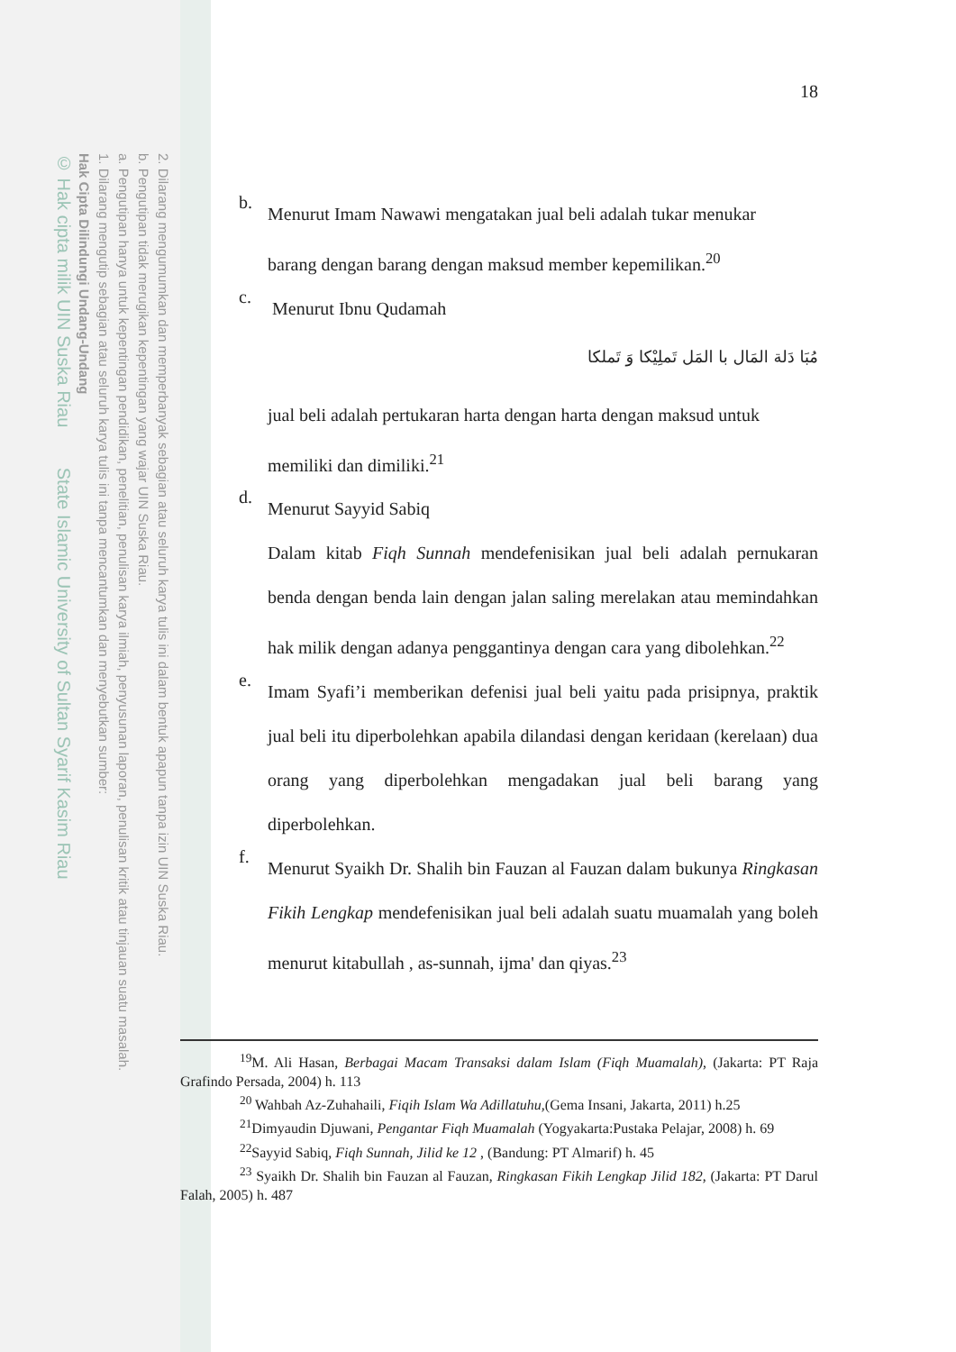2. Dilarang mengumumkan dan memperbanyak sebagian atau seluruh karya tulis ini dalam bentuk apapun tanpa izin UIN Suska Riau.
b. Pengutipan tidak merugikan kepentingan yang wajar UIN Suska Riau.
a. Pengutipan hanya untuk kepentingan pendidikan, penelitian, penulisan karya ilmiah, penyusunan laporan, penulisan kritik atau tinjauan suatu masalah.
1. Dilarang mengutip sebagian atau seluruh karya tulis ini tanpa mencantumkan dan menyebutkan sumber:
Hak Cipta Dilindungi Undang-Undang
© Hak cipta milik UIN Suska Riau State Islamic University of Sultan Syarif Kasim Riau
18
b.
Menurut Imam Nawawi mengatakan jual beli adalah tukar menukar
barang dengan barang dengan maksud member kepemilikan.<sup>20</sup>
c.
Menurut Ibnu Qudamah
مُبَا دَلة المَال با المَل تَملِيْكا وَ تَملكا
jual beli adalah pertukaran harta dengan harta dengan maksud untuk
memiliki dan dimiliki.<sup>21</sup>
d.
Menurut Sayyid Sabiq
Dalam kitab Fiqh Sunnah mendefenisikan jual beli adalah pernukaran benda dengan benda lain dengan jalan saling merelakan atau memindahkan hak milik dengan adanya penggantinya dengan cara yang dibolehkan.<sup>22</sup>
e.
Imam Syafi’i memberikan defenisi jual beli yaitu pada prisipnya, praktik jual beli itu diperbolehkan apabila dilandasi dengan keridaan (kerelaan) dua orang yang diperbolehkan mengadakan jual beli barang yang diperbolehkan.
f.
Menurut Syaikh Dr. Shalih bin Fauzan al Fauzan dalam bukunya Ringkasan Fikih Lengkap mendefenisikan jual beli adalah suatu muamalah yang boleh menurut kitabullah , as-sunnah, ijma' dan qiyas.<sup>23</sup>
<sup>19</sup> M. Ali Hasan, Berbagai Macam Transaksi dalam Islam (Fiqh Muamalah), (Jakarta: PT Raja Grafindo Persada, 2004) h. 113
<sup>20</sup> Wahbah Az-Zuhahaili, Fiqih Islam Wa Adillatuhu,(Gema Insani, Jakarta, 2011) h.25
<sup>21</sup> Dimyaudin Djuwani, Pengantar Fiqh Muamalah (Yogyakarta:Pustaka Pelajar, 2008) h. 69
<sup>22</sup> Sayyid Sabiq, Fiqh Sunnah, Jilid ke 12 , (Bandung: PT Almarif) h. 45
<sup>23</sup> Syaikh Dr. Shalih bin Fauzan al Fauzan, Ringkasan Fikih Lengkap Jilid 182, (Jakarta: PT Darul Falah, 2005) h. 487